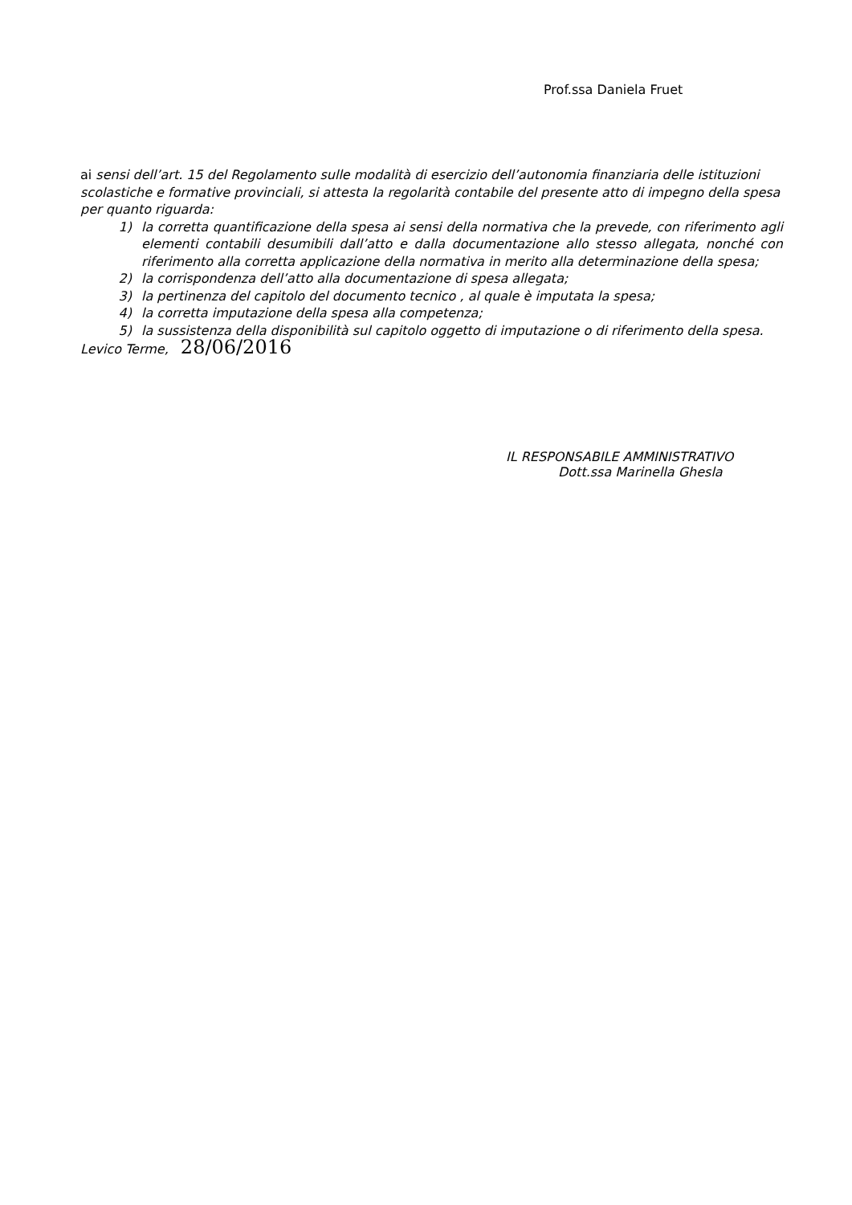Prof.ssa Daniela Fruet
ai sensi dell’art. 15 del Regolamento sulle modalità di esercizio dell’autonomia finanziaria delle istituzioni scolastiche e formative provinciali, si attesta la regolarità contabile del presente atto di impegno della spesa per quanto riguarda:
1) la corretta quantificazione della spesa ai sensi della normativa che la prevede, con riferimento agli elementi contabili desumibili dall’atto e dalla documentazione allo stesso allegata, nonché con riferimento alla corretta applicazione della normativa in merito alla determinazione della spesa;
2) la corrispondenza dell’atto alla documentazione di spesa allegata;
3) la pertinenza del capitolo del documento tecnico , al quale è imputata la spesa;
4) la corretta imputazione della spesa alla competenza;
5) la sussistenza della disponibilità sul capitolo oggetto di imputazione o di riferimento della spesa.
Levico Terme, 28/06/2016
IL RESPONSABILE AMMINISTRATIVO
Dott.ssa Marinella Ghesla